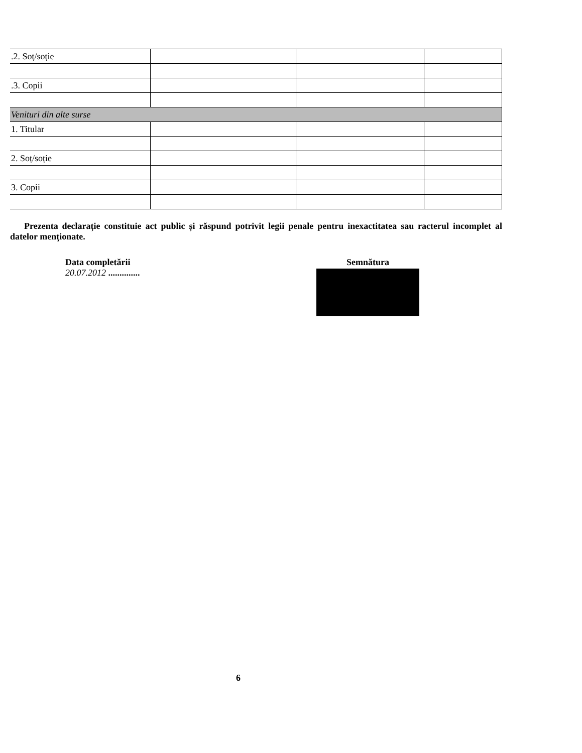| .2. Soț/soție | | | |
| .3. Copii | | | |
| Venituri din alte surse | | | |
| 1. Titular | | | |
| 2. Soț/soție | | | |
| 3. Copii | | | |
Prezenta declarație constituie act public și răspund potrivit legii penale pentru inexactitatea sau racterul incomplet al datelor menționate.
Data completării
20.07.2012 ..............
Semnătura
6